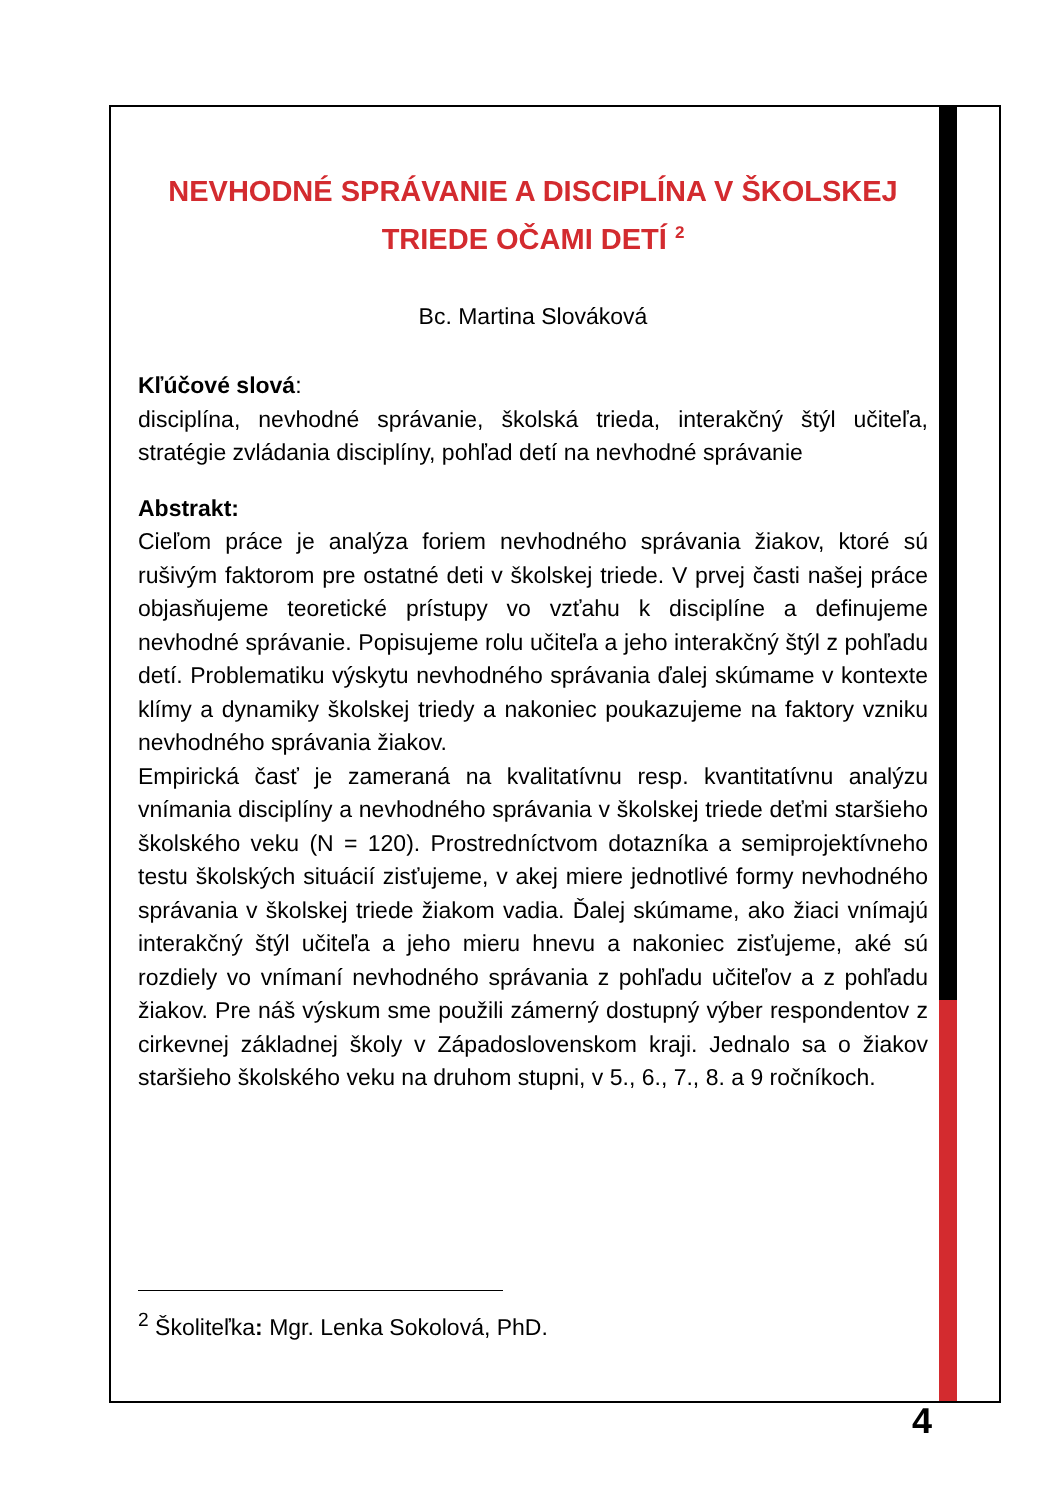NEVHODNÉ SPRÁVANIE A DISCIPLÍNA V ŠKOLSKEJ TRIEDE OČAMI DETÍ <sup>2</sup>
Bc. Martina Slováková
Kľúčové slová:
disciplína, nevhodné správanie, školská trieda, interakčný štýl učiteľa, stratégie zvládania disciplíny, pohľad detí na nevhodné správanie
Abstrakt:
Cieľom práce je analýza foriem nevhodného správania žiakov, ktoré sú rušivým faktorom pre ostatné deti v školskej triede. V prvej časti našej práce objasňujeme teoretické prístupy vo vzťahu k disciplíne a definujeme nevhodné správanie. Popisujeme rolu učiteľa a jeho interakčný štýl z pohľadu detí. Problematiku výskytu nevhodného správania ďalej skúmame v kontexte klímy a dynamiky školskej triedy a nakoniec poukazujeme na faktory vzniku nevhodného správania žiakov.
Empirická časť je zameraná na kvalitatívnu resp. kvantitatívnu analýzu vnímania disciplíny a nevhodného správania v školskej triede deťmi staršieho školského veku (N = 120). Prostredníctvom dotazníka a semiprojektívneho testu školských situácií zisťujeme, v akej miere jednotlivé formy nevhodného správania v školskej triede žiakom vadia. Ďalej skúmame, ako žiaci vnímajú interakčný štýl učiteľa a jeho mieru hnevu a nakoniec zisťujeme, aké sú rozdiely vo vnímaní nevhodného správania z pohľadu učiteľov a z pohľadu žiakov. Pre náš výskum sme použili zámerný dostupný výber respondentov z cirkevnej základnej školy v Západoslovenskom kraji. Jednalo sa o žiakov staršieho školského veku na druhom stupni, v 5., 6., 7., 8. a 9 ročníkoch.
<sup>2</sup> Školiteľka: Mgr. Lenka Sokolová, PhD.
4